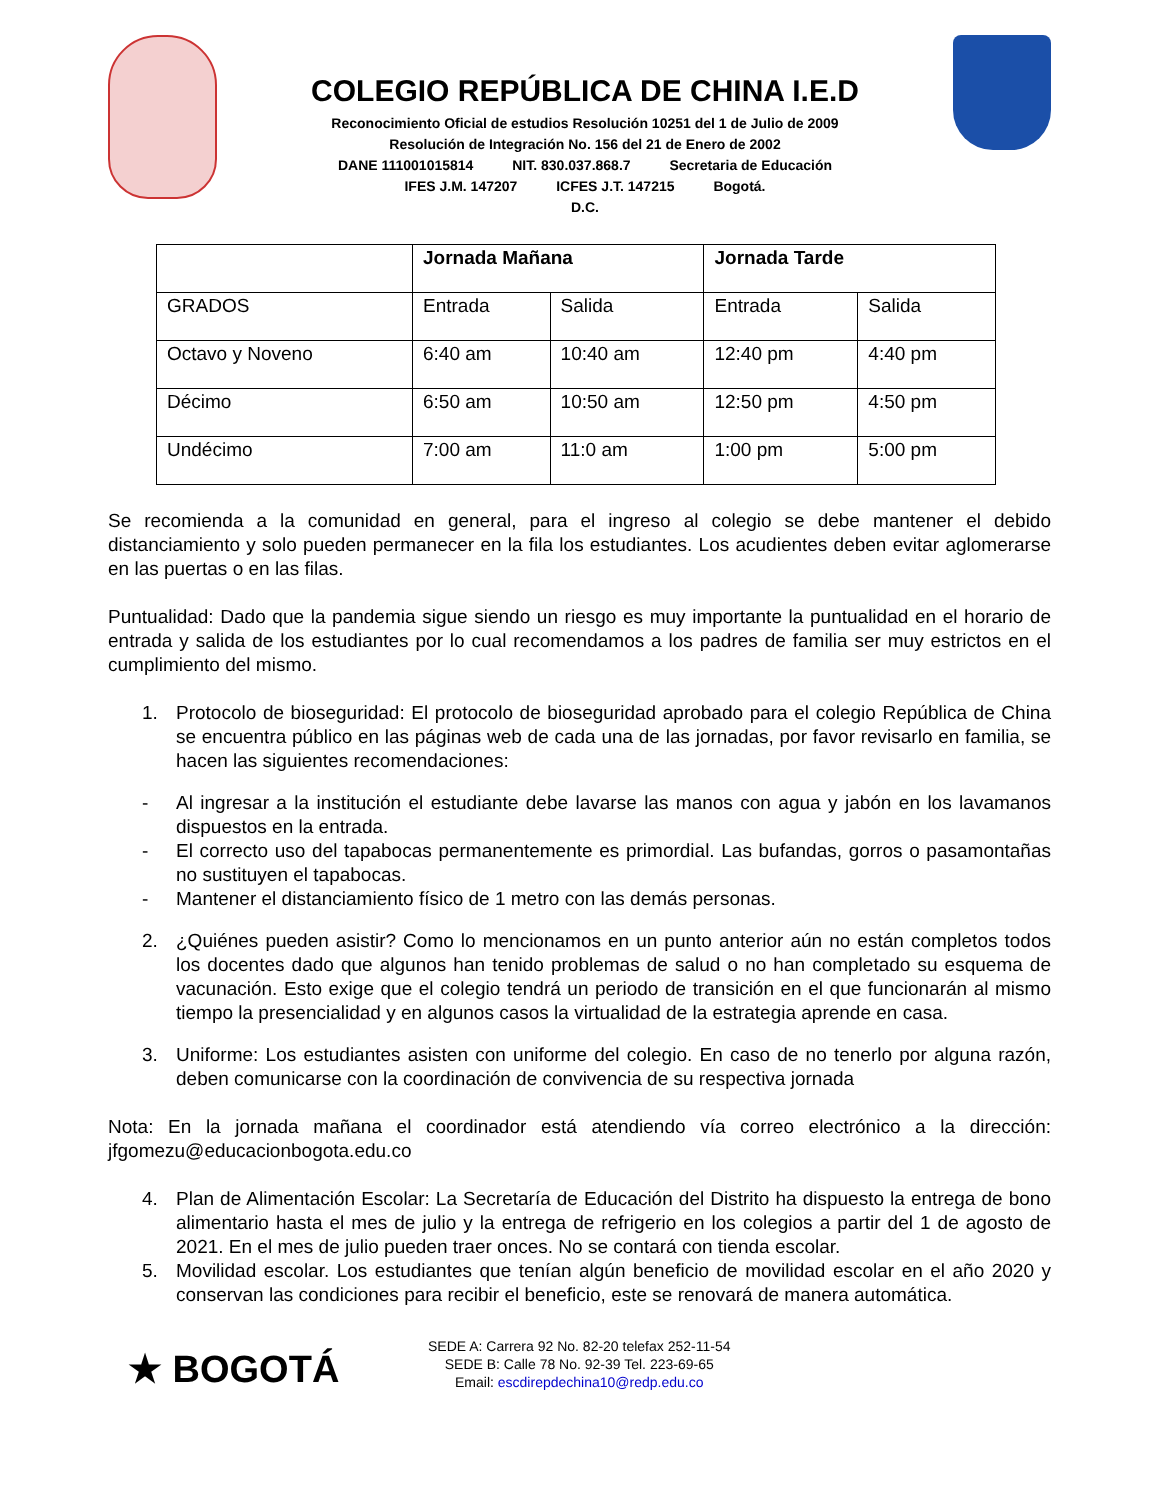COLEGIO REPÚBLICA DE CHINA I.E.D
Reconocimiento Oficial de estudios Resolución 10251 del 1 de Julio de 2009
Resolución de Integración No. 156 del 21 de Enero de 2002
DANE 111001015814 NIT. 830.037.868.7 Secretaria de Educación
IFES J.M. 147207 ICFES J.T. 147215 Bogotá.
D.C.
| | Jornada Mañana | | Jornada Tarde | |
| --- | --- | --- | --- | --- |
| GRADOS | Entrada | Salida | Entrada | Salida |
| Octavo y Noveno | 6:40 am | 10:40 am | 12:40 pm | 4:40 pm |
| Décimo | 6:50 am | 10:50 am | 12:50 pm | 4:50 pm |
| Undécimo | 7:00 am | 11:0 am | 1:00 pm | 5:00 pm |
Se recomienda a la comunidad en general, para el ingreso al colegio se debe mantener el debido distanciamiento y solo pueden permanecer en la fila los estudiantes. Los acudientes deben evitar aglomerarse en las puertas o en las filas.
Puntualidad: Dado que la pandemia sigue siendo un riesgo es muy importante la puntualidad en el horario de entrada y salida de los estudiantes por lo cual recomendamos a los padres de familia ser muy estrictos en el cumplimiento del mismo.
1. Protocolo de bioseguridad: El protocolo de bioseguridad aprobado para el colegio República de China se encuentra público en las páginas web de cada una de las jornadas, por favor revisarlo en familia, se hacen las siguientes recomendaciones:
- Al ingresar a la institución el estudiante debe lavarse las manos con agua y jabón en los lavamanos dispuestos en la entrada.
- El correcto uso del tapabocas permanentemente es primordial. Las bufandas, gorros o pasamontañas no sustituyen el tapabocas.
- Mantener el distanciamiento físico de 1 metro con las demás personas.
2. ¿Quiénes pueden asistir? Como lo mencionamos en un punto anterior aún no están completos todos los docentes dado que algunos han tenido problemas de salud o no han completado su esquema de vacunación. Esto exige que el colegio tendrá un periodo de transición en el que funcionarán al mismo tiempo la presencialidad y en algunos casos la virtualidad de la estrategia aprende en casa.
3. Uniforme: Los estudiantes asisten con uniforme del colegio. En caso de no tenerlo por alguna razón, deben comunicarse con la coordinación de convivencia de su respectiva jornada
Nota: En la jornada mañana el coordinador está atendiendo vía correo electrónico a la dirección: jfgomezu@educacionbogota.edu.co
4. Plan de Alimentación Escolar: La Secretaría de Educación del Distrito ha dispuesto la entrega de bono alimentario hasta el mes de julio y la entrega de refrigerio en los colegios a partir del 1 de agosto de 2021. En el mes de julio pueden traer onces. No se contará con tienda escolar.
5. Movilidad escolar. Los estudiantes que tenían algún beneficio de movilidad escolar en el año 2020 y conservan las condiciones para recibir el beneficio, este se renovará de manera automática.
★ BOGOTÁ
SEDE A: Carrera 92 No. 82-20 telefax 252-11-54
SEDE B: Calle 78 No. 92-39 Tel. 223-69-65
Email: escdirepdechina10@redp.edu.co